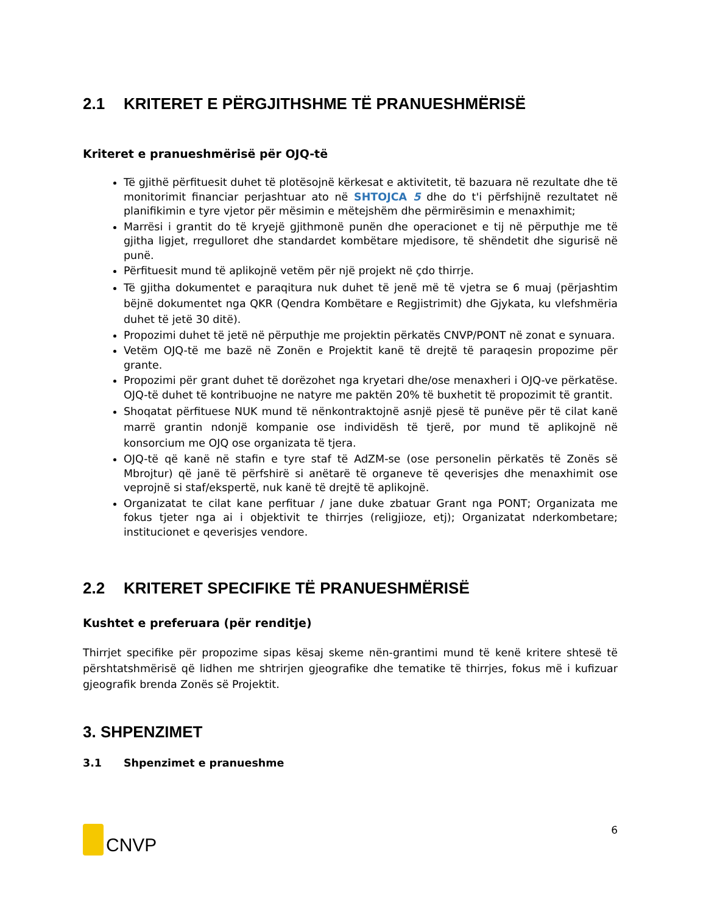2.1 KRITERET E PËRGJITHSHME TË PRANUESHMËRISË
Kriteret e pranueshmërisë për OJQ-të
Të gjithë përfituesit duhet të plotësojnë kërkesat e aktivitetit, të bazuara në rezultate dhe të monitorimit financiar perjashtuar ato në SHTOJCA 5 dhe do t'i përfshijnë rezultatet në planifikimin e tyre vjetor për mësimin e mëtejshëm dhe përmirësimin e menaxhimit;
Marrësi i grantit do të kryejë gjithmonë punën dhe operacionet e tij në përputhje me të gjitha ligjet, rregulloret dhe standardet kombëtare mjedisore, të shëndetit dhe sigurisë në punë.
Përfituesit mund të aplikojnë vetëm për një projekt në çdo thirrje.
Të gjitha dokumentet e paraqitura nuk duhet të jenë më të vjetra se 6 muaj (përjashtim bëjnë dokumentet nga QKR (Qendra Kombëtare e Regjistrimit) dhe Gjykata, ku vlefshmëria duhet të jetë 30 ditë).
Propozimi duhet të jetë në përputhje me projektin përkatës CNVP/PONT në zonat e synuara.
Vetëm OJQ-të me bazë në Zonën e Projektit kanë të drejtë të paraqesin propozime për grante.
Propozimi për grant duhet të dorëzohet nga kryetari dhe/ose menaxheri i OJQ-ve përkatëse. OJQ-të duhet të kontribuojne ne natyre me paktën 20% të buxhetit të propozimit të grantit.
Shoqatat përfituese NUK mund të nënkontraktojnë asnjë pjesë të punëve për të cilat kanë marrë grantin ndonjë kompanie ose individësh të tjerë, por mund të aplikojnë në konsorcium me OJQ ose organizata të tjera.
OJQ-të që kanë në stafin e tyre staf të AdZM-se (ose personelin përkatës të Zonës së Mbrojtur) që janë të përfshirë si anëtarë të organeve të qeverisjes dhe menaxhimit ose veprojnë si staf/ekspertë, nuk kanë të drejtë të aplikojnë.
Organizatat te cilat kane perfituar / jane duke zbatuar Grant nga PONT; Organizata me fokus tjeter nga ai i objektivit te thirrjes (religjioze, etj); Organizatat nderkombetare; institucionet e qeverisjes vendore.
2.2 KRITERET SPECIFIKE TË PRANUESHMËRISË
Kushtet e preferuara (për renditje)
Thirrjet specifike për propozime sipas kësaj skeme nën-grantimi mund të kenë kritere shtesë të përshtatshmërisë që lidhen me shtrirjen gjeografike dhe tematike të thirrjes, fokus më i kufizuar gjeografik brenda Zonës së Projektit.
3. SHPENZIMET
3.1 Shpenzimet e pranueshme
CNVP
6